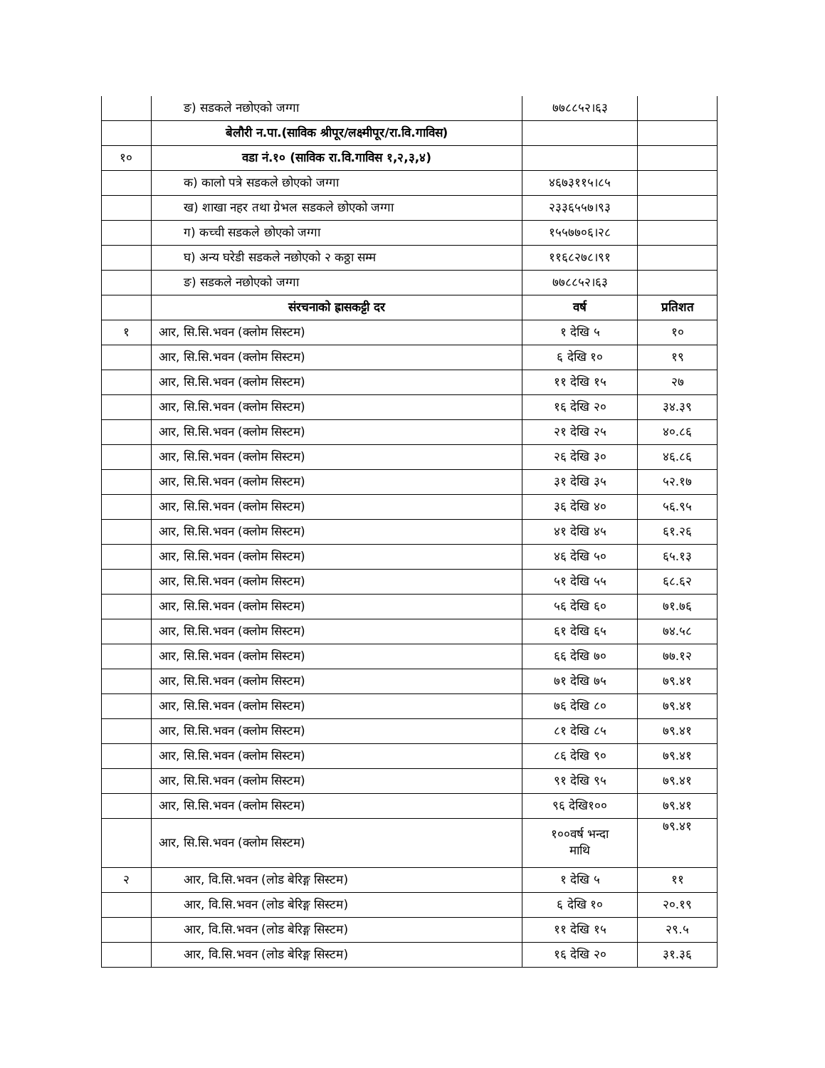| | ङ) सडकले नछोएको जग्गा | ७७८८५२।६३ | |
| | बेलौरी न.पा.(साविक श्रीपूर/लक्ष्मीपूर/रा.वि.गाविस) | | |
| १० | वडा नं.१० (साविक रा.वि.गाविस १,२,३,४) | | |
| | क) कालो पत्रे सडकले छोएको जग्गा | ४६७३११५।८५ | |
| | ख) शाखा नहर तथा ग्रेभल सडकले छोएको जग्गा | २३३६५५७।९३ | |
| | ग) कच्ची सडकले छोएको जग्गा | १५५७७०६।२८ | |
| | घ) अन्य घरेडी सडकले नछोएको २ कठ्ठा सम्म | ११६८२७८।९१ | |
| | ङ) सडकले नछोएको जग्गा | ७७८८५२।६३ | |
| | संरचनाको ह्रासकट्टी दर | वर्ष | प्रतिशत |
| १ | आर, सि.सि.भवन (क्लोम सिस्टम) | १ देखि ५ | १० |
| | आर, सि.सि.भवन (क्लोम सिस्टम) | ६ देखि १० | १९ |
| | आर, सि.सि.भवन (क्लोम सिस्टम) | ११ देखि १५ | २७ |
| | आर, सि.सि.भवन (क्लोम सिस्टम) | १६ देखि २० | ३४.३९ |
| | आर, सि.सि.भवन (क्लोम सिस्टम) | २१ देखि २५ | ४०.८६ |
| | आर, सि.सि.भवन (क्लोम सिस्टम) | २६ देखि ३० | ४६.८६ |
| | आर, सि.सि.भवन (क्लोम सिस्टम) | ३१ देखि ३५ | ५२.१७ |
| | आर, सि.सि.भवन (क्लोम सिस्टम) | ३६ देखि ४० | ५६.९५ |
| | आर, सि.सि.भवन (क्लोम सिस्टम) | ४१ देखि ४५ | ६१.२६ |
| | आर, सि.सि.भवन (क्लोम सिस्टम) | ४६ देखि ५० | ६५.१३ |
| | आर, सि.सि.भवन (क्लोम सिस्टम) | ५१ देखि ५५ | ६८.६२ |
| | आर, सि.सि.भवन (क्लोम सिस्टम) | ५६ देखि ६० | ७१.७६ |
| | आर, सि.सि.भवन (क्लोम सिस्टम) | ६१ देखि ६५ | ७४.५८ |
| | आर, सि.सि.भवन (क्लोम सिस्टम) | ६६ देखि ७० | ७७.१२ |
| | आर, सि.सि.भवन (क्लोम सिस्टम) | ७१ देखि ७५ | ७९.४१ |
| | आर, सि.सि.भवन (क्लोम सिस्टम) | ७६ देखि ८० | ७९.४१ |
| | आर, सि.सि.भवन (क्लोम सिस्टम) | ८१ देखि ८५ | ७९.४१ |
| | आर, सि.सि.भवन (क्लोम सिस्टम) | ८६ देखि ९० | ७९.४१ |
| | आर, सि.सि.भवन (क्लोम सिस्टम) | ९१ देखि ९५ | ७९.४१ |
| | आर, सि.सि.भवन (क्लोम सिस्टम) | ९६ देखि१०० | ७९.४१ |
| | आर, सि.सि.भवन (क्लोम सिस्टम) | १००वर्ष भन्दा माथि | ७९.४१ |
| २ | आर, वि.सि.भवन (लोड बेरिङ्ग सिस्टम) | १ देखि ५ | ११ |
| | आर, वि.सि.भवन (लोड बेरिङ्ग सिस्टम) | ६ देखि १० | २०.१९ |
| | आर, वि.सि.भवन (लोड बेरिङ्ग सिस्टम) | ११ देखि १५ | २९.५ |
| | आर, वि.सि.भवन (लोड बेरिङ्ग सिस्टम) | १६ देखि २० | ३१.३६ |